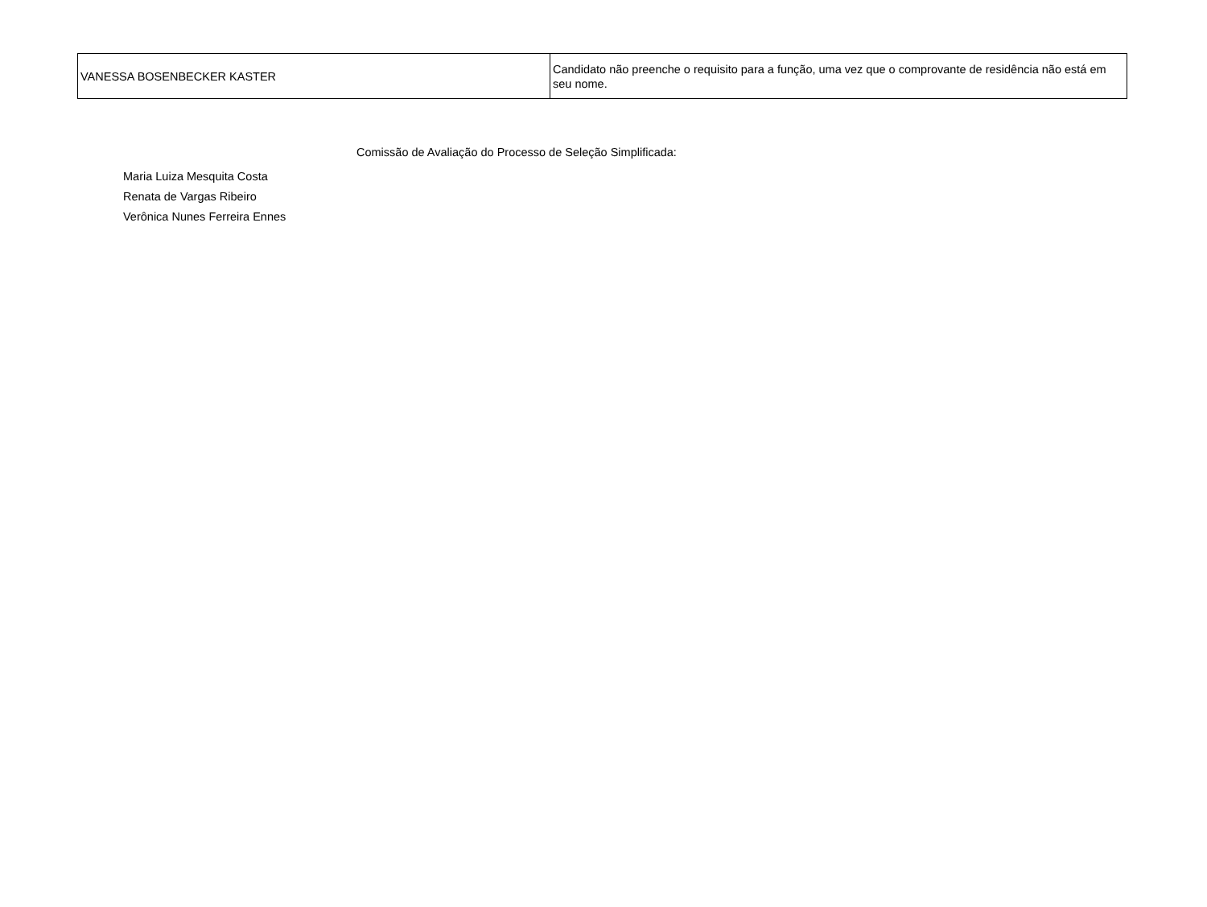| VANESSA BOSENBECKER KASTER | Candidato não preenche o requisito para a função, uma vez que o comprovante de residência não está em seu nome. |
Comissão de Avaliação do Processo de Seleção Simplificada:
Maria Luiza Mesquita Costa
Renata de Vargas Ribeiro
Verônica Nunes Ferreira Ennes